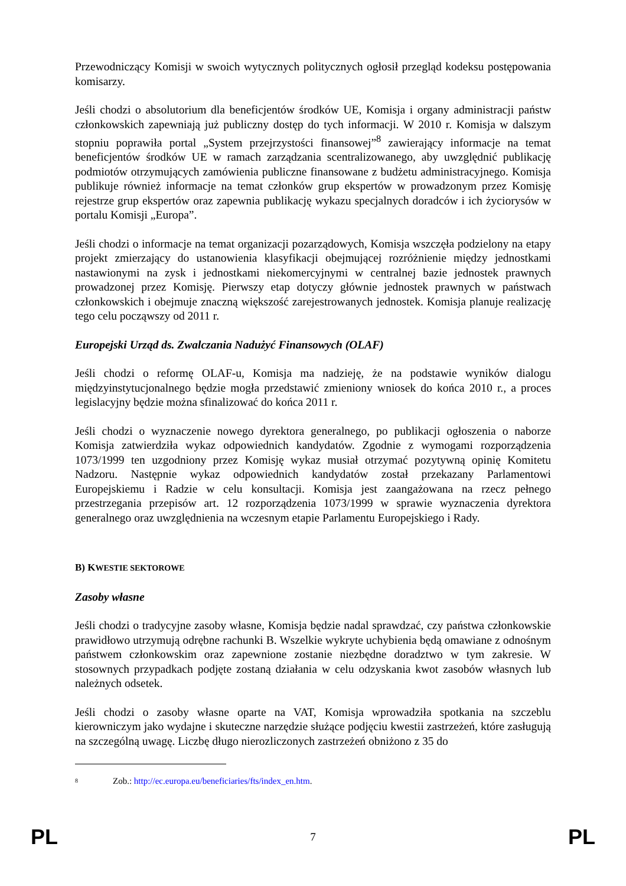Przewodniczący Komisji w swoich wytycznych politycznych ogłosił przegląd kodeksu postępowania komisarzy.
Jeśli chodzi o absolutorium dla beneficjentów środków UE, Komisja i organy administracji państw członkowskich zapewniają już publiczny dostęp do tych informacji. W 2010 r. Komisja w dalszym stopniu poprawiła portal „System przejrzystości finansowej”<sup>8</sup> zawierający informacje na temat beneficjentów środków UE w ramach zarządzania scentralizowanego, aby uwzględnić publikację podmiotów otrzymujących zamówienia publiczne finansowane z budżetu administracyjnego. Komisja publikuje również informacje na temat członków grup ekspertów w prowadzonym przez Komisję rejestrze grup ekspertów oraz zapewnia publikację wykazu specjalnych doradców i ich życiorysów w portalu Komisji „Europa”.
Jeśli chodzi o informacje na temat organizacji pozarządowych, Komisja wszczęła podzielony na etapy projekt zmierzający do ustanowienia klasyfikacji obejmującej rozróżnienie między jednostkami nastawionymi na zysk i jednostkami niekomercyjnymi w centralnej bazie jednostek prawnych prowadzonej przez Komisję. Pierwszy etap dotyczy głównie jednostek prawnych w państwach członkowskich i obejmuje znaczną większość zarejestrowanych jednostek. Komisja planuje realizację tego celu począwszy od 2011 r.
Europejski Urząd ds. Zwalczania Nadużyć Finansowych (OLAF)
Jeśli chodzi o reformę OLAF-u, Komisja ma nadzieję, że na podstawie wyników dialogu międzyinstytucjonalnego będzie mogła przedstawić zmieniony wniosek do końca 2010 r., a proces legislacyjny będzie można sfinalizować do końca 2011 r.
Jeśli chodzi o wyznaczenie nowego dyrektora generalnego, po publikacji ogłoszenia o naborze Komisja zatwierdziła wykaz odpowiednich kandydatów. Zgodnie z wymogami rozporządzenia 1073/1999 ten uzgodniony przez Komisję wykaz musiał otrzymać pozytywną opinię Komitetu Nadzoru. Następnie wykaz odpowiednich kandydatów został przekazany Parlamentowi Europejskiemu i Radzie w celu konsultacji. Komisja jest zaangażowana na rzecz pełnego przestrzegania przepisów art. 12 rozporządzenia 1073/1999 w sprawie wyznaczenia dyrektora generalnego oraz uwzględnienia na wczesnym etapie Parlamentu Europejskiego i Rady.
B) KWESTIE SEKTOROWE
Zasoby własne
Jeśli chodzi o tradycyjne zasoby własne, Komisja będzie nadal sprawdzać, czy państwa członkowskie prawidłowo utrzymują odrębne rachunki B. Wszelkie wykryte uchybienia będą omawiane z odnośnym państwem członkowskim oraz zapewnione zostanie niezbędne doradztwo w tym zakresie. W stosownych przypadkach podjęte zostaną działania w celu odzyskania kwot zasobów własnych lub należnych odsetek.
Jeśli chodzi o zasoby własne oparte na VAT, Komisja wprowadziła spotkania na szczeblu kierowniczym jako wydajne i skuteczne narzędzie służące podjęciu kwestii zastrzeżeń, które zasługują na szczególną uwagę. Liczbę długo nierozliczonych zastrzeżeń obniżono z 35 do
<sup>8</sup> Zob.: http://ec.europa.eu/beneficiaries/fts/index_en.htm.
PL 7 PL